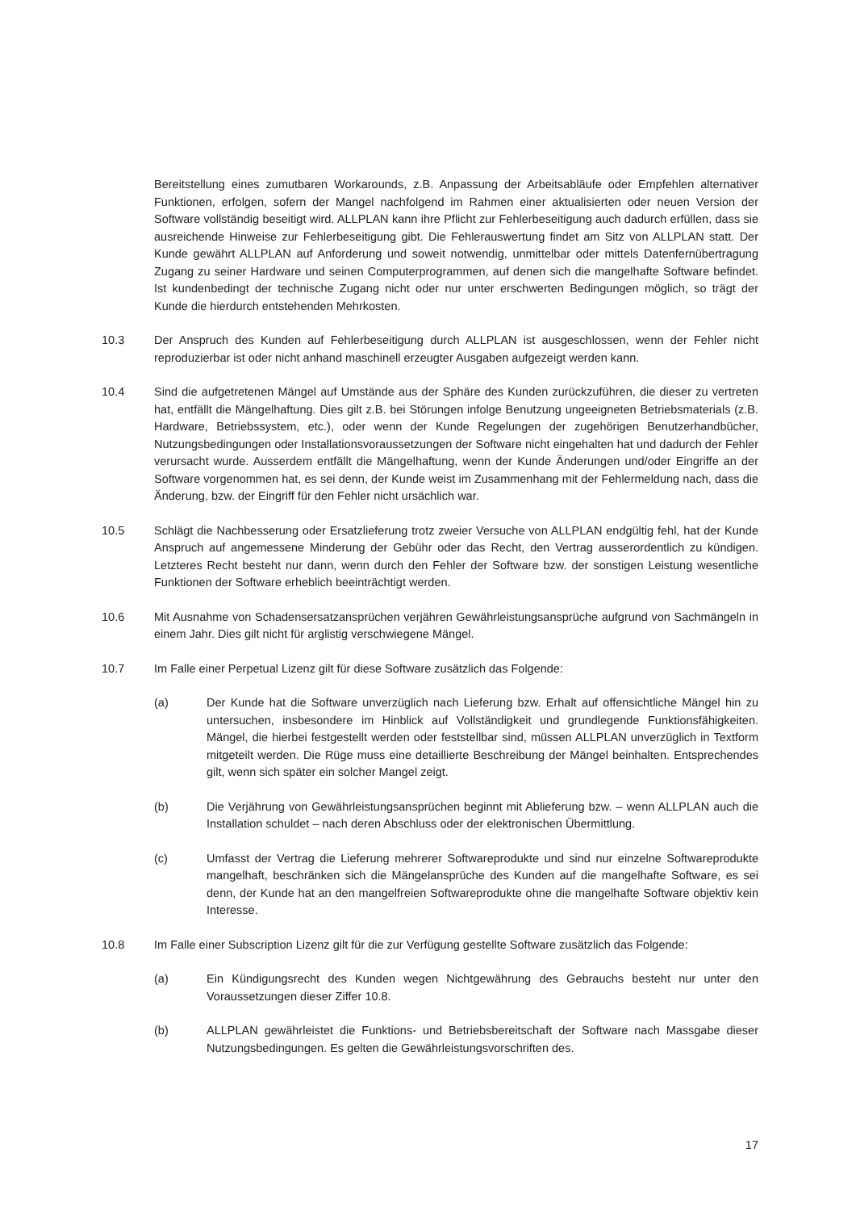Bereitstellung eines zumutbaren Workarounds, z.B. Anpassung der Arbeitsabläufe oder Empfehlen alternativer Funktionen, erfolgen, sofern der Mangel nachfolgend im Rahmen einer aktualisierten oder neuen Version der Software vollständig beseitigt wird. ALLPLAN kann ihre Pflicht zur Fehlerbeseitigung auch dadurch erfüllen, dass sie ausreichende Hinweise zur Fehlerbeseitigung gibt. Die Fehlerauswertung findet am Sitz von ALLPLAN statt. Der Kunde gewährt ALLPLAN auf Anforderung und soweit notwendig, unmittelbar oder mittels Datenfernübertragung Zugang zu seiner Hardware und seinen Computerprogrammen, auf denen sich die mangelhafte Software befindet. Ist kundenbedingt der technische Zugang nicht oder nur unter erschwerten Bedingungen möglich, so trägt der Kunde die hierdurch entstehenden Mehrkosten.
10.3 Der Anspruch des Kunden auf Fehlerbeseitigung durch ALLPLAN ist ausgeschlossen, wenn der Fehler nicht reproduzierbar ist oder nicht anhand maschinell erzeugter Ausgaben aufgezeigt werden kann.
10.4 Sind die aufgetretenen Mängel auf Umstände aus der Sphäre des Kunden zurückzuführen, die dieser zu vertreten hat, entfällt die Mängelhaftung. Dies gilt z.B. bei Störungen infolge Benutzung ungeeigneten Betriebsmaterials (z.B. Hardware, Betriebssystem, etc.), oder wenn der Kunde Regelungen der zugehörigen Benutzerhandbücher, Nutzungsbedingungen oder Installationsvoraussetzungen der Software nicht eingehalten hat und dadurch der Fehler verursacht wurde. Ausserdem entfällt die Mängelhaftung, wenn der Kunde Änderungen und/oder Eingriffe an der Software vorgenommen hat, es sei denn, der Kunde weist im Zusammenhang mit der Fehlermeldung nach, dass die Änderung, bzw. der Eingriff für den Fehler nicht ursächlich war.
10.5 Schlägt die Nachbesserung oder Ersatzlieferung trotz zweier Versuche von ALLPLAN endgültig fehl, hat der Kunde Anspruch auf angemessene Minderung der Gebühr oder das Recht, den Vertrag ausserordentlich zu kündigen. Letzteres Recht besteht nur dann, wenn durch den Fehler der Software bzw. der sonstigen Leistung wesentliche Funktionen der Software erheblich beeinträchtigt werden.
10.6 Mit Ausnahme von Schadensersatzansprüchen verjähren Gewährleistungsansprüche aufgrund von Sachmängeln in einem Jahr. Dies gilt nicht für arglistig verschwiegene Mängel.
10.7 Im Falle einer Perpetual Lizenz gilt für diese Software zusätzlich das Folgende:
(a) Der Kunde hat die Software unverzüglich nach Lieferung bzw. Erhalt auf offensichtliche Mängel hin zu untersuchen, insbesondere im Hinblick auf Vollständigkeit und grundlegende Funktionsfähigkeiten. Mängel, die hierbei festgestellt werden oder feststellbar sind, müssen ALLPLAN unverzüglich in Textform mitgeteilt werden. Die Rüge muss eine detaillierte Beschreibung der Mängel beinhalten. Entsprechendes gilt, wenn sich später ein solcher Mangel zeigt.
(b) Die Verjährung von Gewährleistungsansprüchen beginnt mit Ablieferung bzw. – wenn ALLPLAN auch die Installation schuldet – nach deren Abschluss oder der elektronischen Übermittlung.
(c) Umfasst der Vertrag die Lieferung mehrerer Softwareprodukte und sind nur einzelne Softwareprodukte mangelhaft, beschränken sich die Mängelansprüche des Kunden auf die mangelhafte Software, es sei denn, der Kunde hat an den mangelfreien Softwareprodukte ohne die mangelhafte Software objektiv kein Interesse.
10.8 Im Falle einer Subscription Lizenz gilt für die zur Verfügung gestellte Software zusätzlich das Folgende:
(a) Ein Kündigungsrecht des Kunden wegen Nichtgewährung des Gebrauchs besteht nur unter den Voraussetzungen dieser Ziffer 10.8.
(b) ALLPLAN gewährleistet die Funktions- und Betriebsbereitschaft der Software nach Massgabe dieser Nutzungsbedingungen. Es gelten die Gewährleistungsvorschriften des.
17